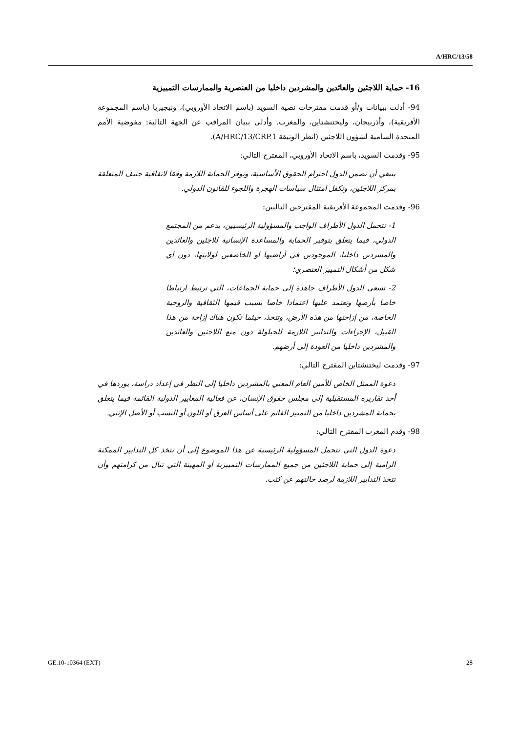A/HRC/13/58
16- حماية اللاجئين والعائدين والمشردين داخليا من العنصرية والممارسات التمييزية
94- أدلت ببيانات و/أو قدمت مقترحات نصية السويد (باسم الاتحاد الأوروبي)، ونيجيريا (باسم المجموعة الأفريقية)، وأذربيجان، وليختنشتاين، والمغرب. وأدلى ببيان المراقب عن الجهة التالية: مفوضية الأمم المتحدة السامية لشؤون اللاجئين (انظر الوثيقة A/HRC/13/CRP.1).
95- وقدمت السويد، باسم الاتحاد الأوروبي، المقترح التالي:
ينبغي أن تضمن الدول احترام الحقوق الأساسية، وتوفر الحماية اللازمة وفقا لاتفاقية جنيف المتعلقة بمركز اللاجئين، وتكفل امتثال سياسات الهجرة واللجوء للقانون الدولي.
96- وقدمت المجموعة الأفريقية المقترحين التاليين:
1- تتحمل الدول الأطراف الواجب والمسؤولية الرئيسيين، بدعم من المجتمع الدولي، فيما يتعلق بتوفير الحماية والمساعدة الإنسانية للاجئين والعائدين والمشردين داخليا، الموجودين في أراضيها أو الخاضعين لولايتها، دون أي شكل من أشكال التمييز العنصري؛
2- تسعى الدول الأطراف جاهدة إلى حماية الجماعات، التي ترتبط ارتباطا خاصا بأرضها وتعتمد عليها اعتمادا خاصا بسبب قيمها الثقافية والروحية الخاصة، من إزاحتها من هذه الأرض، وتتخذ، حيثما تكون هناك إزاحة من هذا القبيل، الإجراءات والتدابير اللازمة للحيلولة دون منع اللاجئين والعائدين والمشردين داخليا من العودة إلى أرضهم.
97- وقدمت ليختنشتاين المقترح التالي:
دعوة الممثل الخاص للأمين العام المعني بالمشردين داخليا إلى النظر في إعداد دراسة، يوردها في أحد تقاريره المستقبلية إلى مجلس حقوق الإنسان، عن فعالية المعايير الدولية القائمة فيما يتعلق بحماية المشردين داخليا من التمييز القائم على أساس العرق أو اللون أو النسب أو الأصل الإثني.
98- وقدم المغرب المقترح التالي:
دعوة الدول التي تتحمل المسؤولية الرئيسية عن هذا الموضوع إلى أن تتخذ كل التدابير الممكنة الرامية إلى حماية اللاجئين من جميع الممارسات التمييزية أو المهينة التي تنال من كرامتهم وأن تتخذ التدابير اللازمة لرصد حالتهم عن كثب.
GE.10-10364 (EXT) 28